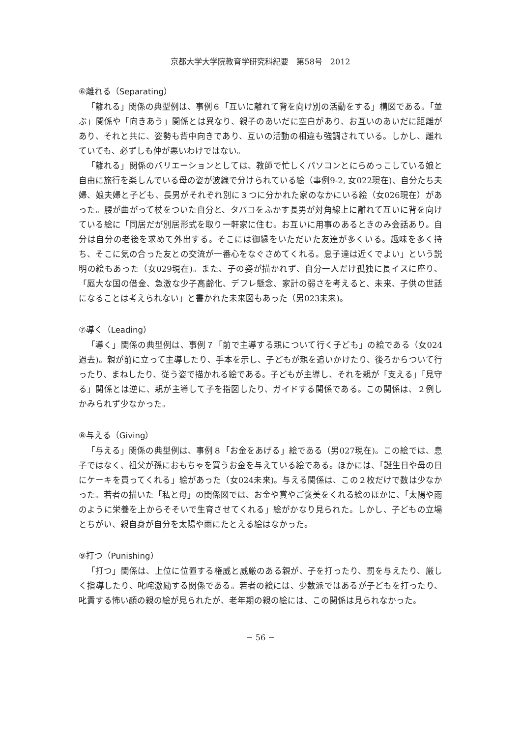京都大学大学院教育学研究科紀要　第58号　2012
⑥離れる（Separating）
「離れる」関係の典型例は、事例６「互いに離れて背を向け別の活動をする」構図である。「並ぶ」関係や「向きあう」関係とは異なり、親子のあいだに空白があり、お互いのあいだに距離があり、それと共に、姿勢も背中向きであり、互いの活動の相違も強調されている。しかし、離れていても、必ずしも仲が悪いわけではない。
「離れる」関係のバリエーションとしては、教師で忙しくパソコンとにらめっこしている娘と自由に旅行を楽しんでいる母の姿が波線で分けられている絵（事例9-2, 女022現在)、自分たち夫婦、娘夫婦と子ども、長男がそれぞれ別に３つに分かれた家のなかにいる絵（女026現在）があった。腰が曲がって杖をついた自分と、タバコをふかす長男が対角線上に離れて互いに背を向けている絵に「同居だが別居形式を取り一軒家に住む。お互いに用事のあるときのみ会話あり。自分は自分の老後を求めて外出する。そこには御縁をいただいた友達が多くいる。趣味を多く持ち、そこに気の合った友との交流が一番心をなぐさめてくれる。息子達は近くでよい」という説明の絵もあった（女029現在)。また、子の姿が描かれず、自分一人だけ孤独に長イスに座り、「厖大な国の借金、急激な少子高齢化、デフレ懸念、家計の弱さを考えると、未来、子供の世話になることは考えられない」と書かれた未来図もあった（男023未来)。
⑦導く（Leading）
「導く」関係の典型例は、事例７「前で主導する親について行く子ども」の絵である（女024過去)。親が前に立って主導したり、手本を示し、子どもが親を追いかけたり、後ろからついて行ったり、まねしたり、従う姿で描かれる絵である。子どもが主導し、それを親が「支える」「見守る」関係とは逆に、親が主導して子を指図したり、ガイドする関係である。この関係は、２例しかみられず少なかった。
⑧与える（Giving）
「与える」関係の典型例は、事例８「お金をあげる」絵である（男027現在)。この絵では、息子ではなく、祖父が孫におもちゃを買うお金を与えている絵である。ほかには、「誕生日や母の日にケーキを買ってくれる」絵があった（女024未来)。与える関係は、この２枚だけで数は少なかった。若者の描いた「私と母」の関係図では、お金や賞やご褒美をくれる絵のほかに、「太陽や雨のように栄養を上からそそいで生育させてくれる」絵がかなり見られた。しかし、子どもの立場とちがい、親自身が自分を太陽や雨にたとえる絵はなかった。
⑨打つ（Punishing）
「打つ」関係は、上位に位置する権威と威厳のある親が、子を打ったり、罰を与えたり、厳しく指導したり、叱咤激励する関係である。若者の絵には、少数派ではあるが子どもを打ったり、叱責する怖い顔の親の絵が見られたが、老年期の親の絵には、この関係は見られなかった。
− 56 −